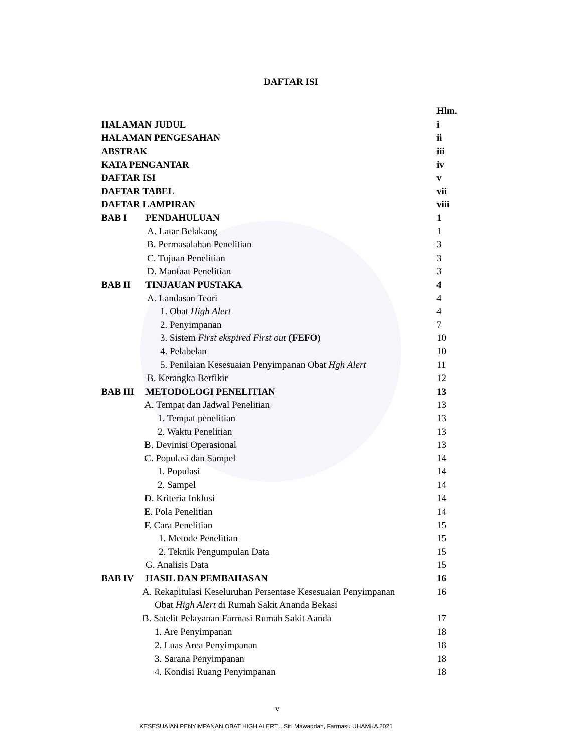DAFTAR ISI
Hlm.
HALAMAN JUDUL i
HALAMAN PENGESAHAN ii
ABSTRAK iii
KATA PENGANTAR iv
DAFTAR ISI v
DAFTAR TABEL vii
DAFTAR LAMPIRAN viii
BAB I PENDAHULUAN 1
A. Latar Belakang 1
B. Permasalahan Penelitian 3
C. Tujuan Penelitian 3
D. Manfaat Penelitian 3
BAB II TINJAUAN PUSTAKA 4
A. Landasan Teori 4
1. Obat High Alert 4
2. Penyimpanan 7
3. Sistem First ekspired First out (FEFO) 10
4. Pelabelan 10
5. Penilaian Kesesuaian Penyimpanan Obat Hgh Alert 11
B. Kerangka Berfikir 12
BAB III METODOLOGI PENELITIAN 13
A. Tempat dan Jadwal Penelitian 13
1. Tempat penelitian 13
2. Waktu Penelitian 13
B. Devinisi Operasional 13
C. Populasi dan Sampel 14
1. Populasi 14
2. Sampel 14
D. Kriteria Inklusi 14
E. Pola Penelitian 14
F. Cara Penelitian 15
1. Metode Penelitian 15
2. Teknik Pengumpulan Data 15
G. Analisis Data 15
BAB IV HASIL DAN PEMBAHASAN 16
A. Rekapitulasi Keseluruhan Persentase Kesesuaian Penyimpanan 16
Obat High Alert di Rumah Sakit Ananda Bekasi
B. Satelit Pelayanan Farmasi Rumah Sakit Aanda 17
1. Are Penyimpanan 18
2. Luas Area Penyimpanan 18
3. Sarana Penyimpanan 18
4. Kondisi Ruang Penyimpanan 18
v
KESESUAIAN PENYIMPANAN OBAT HIGH ALERT...,Siti Mawaddah, Farmasu UHAMKA 2021